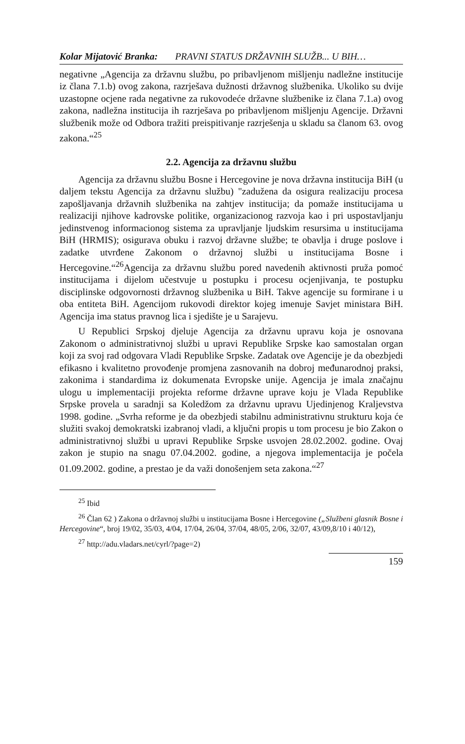Kolar Mijatović Branka: PRAVNI STATUS DRŽAVNIH SLUŽB... U BIH…
negativne „Agencija za državnu službu, po pribavljenom mišljenju nadležne institucije iz člana 7.1.b) ovog zakona, razrješava dužnosti državnog službenika. Ukoliko su dvije uzastopne ocjene rada negativne za rukovodeće državne službenike iz člana 7.1.a) ovog zakona, nadležna institucija ih razrješava po pribavljenom mišljenju Agencije. Državni službenik može od Odbora tražiti preispitivanje razrješenja u skladu sa članom 63. ovog zakona.“<sup>25</sup>
2.2. Agencija za državnu službu
Agencija za državnu službu Bosne i Hercegovine je nova državna institucija BiH (u daljem tekstu Agencija za državnu službu) "zadužena da osigura realizaciju procesa zapošljavanja državnih službenika na zahtjev institucija; da pomaže institucijama u realizaciji njihove kadrovske politike, organizacionog razvoja kao i pri uspostavljanju jedinstvenog informacionog sistema za upravljanje ljudskim resursima u institucijama BiH (HRMIS); osigurava obuku i razvoj državne službe; te obavlja i druge poslove i zadatke utvrđene Zakonom o državnoj službi u institucijama Bosne i Hercegovine.“<sup>26</sup>Agencija za državnu službu pored navedenih aktivnosti pruža pomoć institucijama i dijelom učestvuje u postupku i procesu ocjenjivanja, te postupku disciplinske odgovornosti državnog službenika u BiH. Takve agencije su formirane i u oba entiteta BiH. Agencijom rukovodi direktor kojeg imenuje Savjet ministara BiH. Agencija ima status pravnog lica i sjedište je u Sarajevu.
U Republici Srpskoj djeluje Agencija za državnu upravu koja je osnovana Zakonom o administrativnoj službi u upravi Republike Srpske kao samostalan organ koji za svoj rad odgovara Vladi Republike Srpske. Zadatak ove Agencije je da obezbjedi efikasno i kvalitetno provođenje promjena zasnovanih na dobroj međunarodnoj praksi, zakonima i standardima iz dokumenata Evropske unije. Agencija je imala značajnu ulogu u implementaciji projekta reforme državne uprave koju je Vlada Republike Srpske provela u saradnji sa Koledžom za državnu upravu Ujedinjenog Kraljevstva 1998. godine. „Svrha reforme je da obezbjedi stabilnu administrativnu strukturu koja će služiti svakoj demokratski izabranoj vladi, a ključni propis u tom procesu je bio Zakon o administrativnoj službi u upravi Republike Srpske usvojen 28.02.2002. godine. Ovaj zakon je stupio na snagu 07.04.2002. godine, a njegova implementacija je počela 01.09.2002. godine, a prestao je da važi donošenjem seta zakona.“<sup>27</sup>
<sup>25</sup> Ibid
<sup>26</sup> Član 62 ) Zakona o državnoj službi u institucijama Bosne i Hercegovine („Službeni glasnik Bosne i Hercegovine“, broj 19/02, 35/03, 4/04, 17/04, 26/04, 37/04, 48/05, 2/06, 32/07, 43/09,8/10 i 40/12),
<sup>27</sup> http://adu.vladars.net/cyrl/?page=2)
159